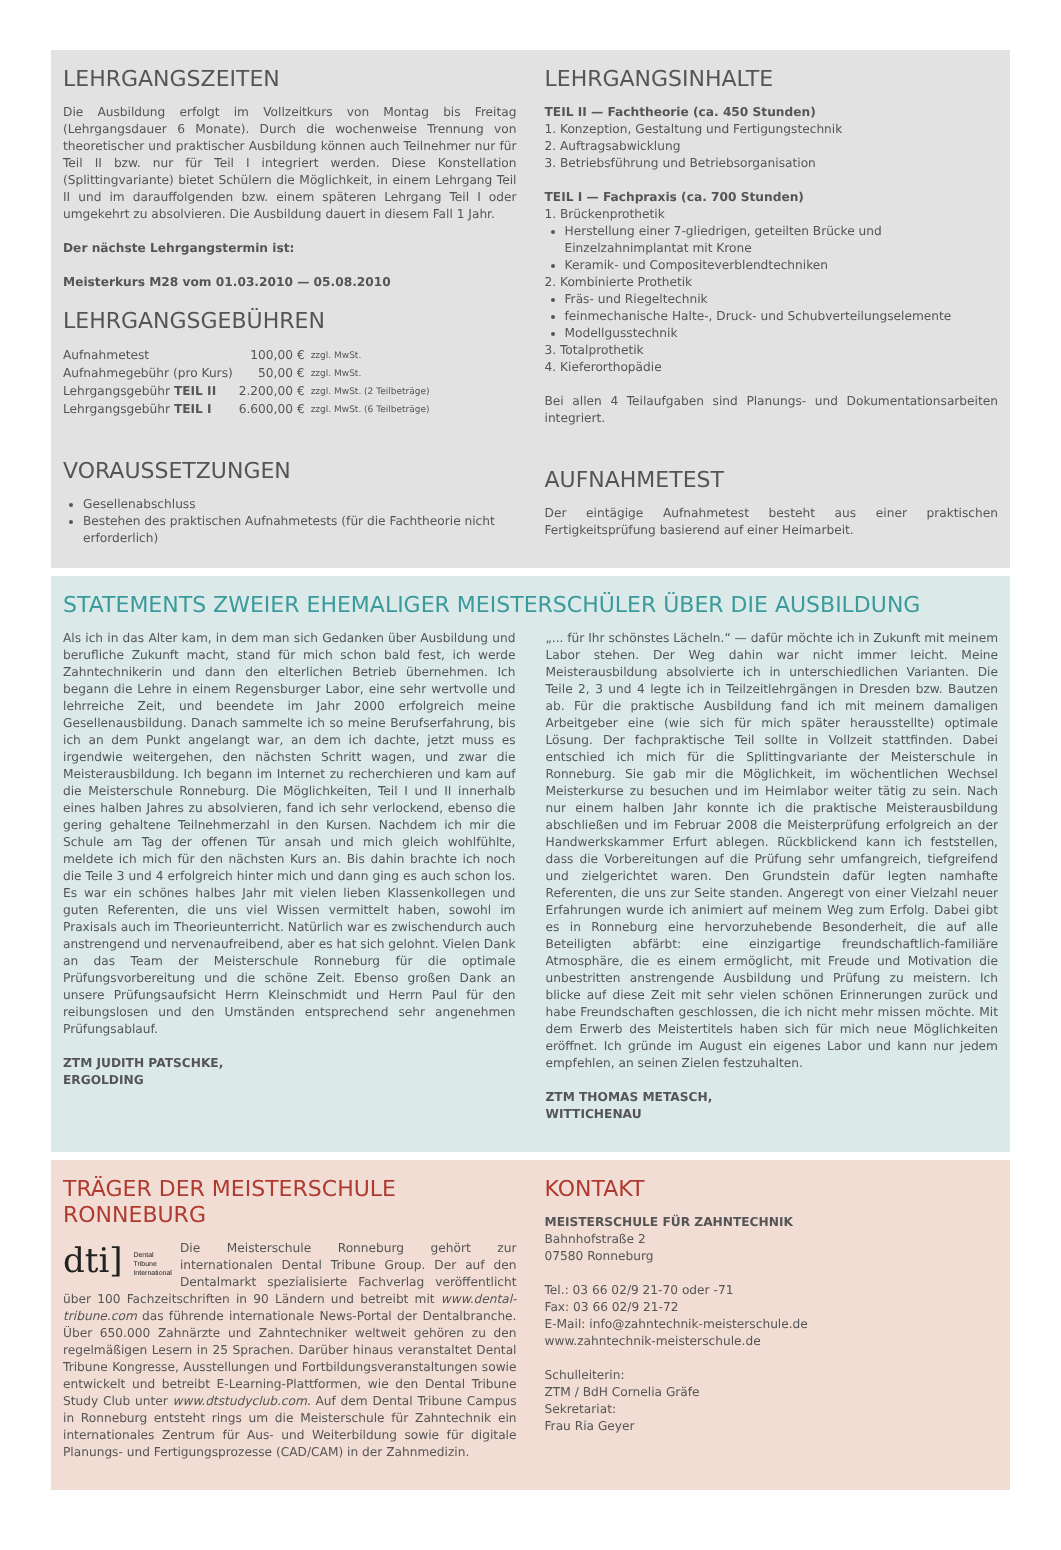LEHRGANGSZEITEN
Die Ausbildung erfolgt im Vollzeitkurs von Montag bis Freitag (Lehrgangsdauer 6 Monate). Durch die wochenweise Trennung von theoretischer und praktischer Ausbildung können auch Teilnehmer nur für Teil II bzw. nur für Teil I integriert werden. Diese Konstellation (Splittingvariante) bietet Schülern die Möglichkeit, in einem Lehrgang Teil II und im darauffolgenden bzw. einem späteren Lehrgang Teil I oder umgekehrt zu absolvieren. Die Ausbildung dauert in diesem Fall 1 Jahr.
Der nächste Lehrgangstermin ist:
Meisterkurs M28 vom 01.03.2010 — 05.08.2010
LEHRGANGSGEBÜHREN
| Aufnahmetest | 100,00 € | zzgl. MwSt. |
| Aufnahmegebühr (pro Kurs) | 50,00 € | zzgl. MwSt. |
| Lehrgangsgebühr TEIL II | 2.200,00 € | zzgl. MwSt. (2 Teilbeträge) |
| Lehrgangsgebühr TEIL I | 6.600,00 € | zzgl. MwSt. (6 Teilbeträge) |
VORAUSSETZUNGEN
Gesellenabschluss
Bestehen des praktischen Aufnahmetests (für die Fachtheorie nicht erforderlich)
LEHRGANGSINHALTE
TEIL II — Fachtheorie (ca. 450 Stunden)
1. Konzeption, Gestaltung und Fertigungstechnik
2. Auftragsabwicklung
3. Betriebsführung und Betriebsorganisation
TEIL I — Fachpraxis (ca. 700 Stunden)
1. Brückenprothetik
Herstellung einer 7-gliedrigen, geteilten Brücke und Einzelzahnimplantat mit Krone
Keramik- und Compositeverblendtechniken
2. Kombinierte Prothetik
Fräs- und Riegeltechnik
feinmechanische Halte-, Druck- und Schubverteilungselemente
Modellgusstechnik
3. Totalprothetik
4. Kieferorthopädie
Bei allen 4 Teilaufgaben sind Planungs- und Dokumentationsarbeiten integriert.
AUFNAHMETEST
Der eintägige Aufnahmetest besteht aus einer praktischen Fertigkeitsprüfung basierend auf einer Heimarbeit.
STATEMENTS ZWEIER EHEMALIGER MEISTERSCHÜLER ÜBER DIE AUSBILDUNG
Als ich in das Alter kam, in dem man sich Gedanken über Ausbildung und berufliche Zukunft macht, stand für mich schon bald fest, ich werde Zahntechnikerin und dann den elterlichen Betrieb übernehmen. Ich begann die Lehre in einem Regensburger Labor, eine sehr wertvolle und lehrreiche Zeit, und beendete im Jahr 2000 erfolgreich meine Gesellenausbildung. Danach sammelte ich so meine Berufserfahrung, bis ich an dem Punkt angelangt war, an dem ich dachte, jetzt muss es irgendwie weitergehen, den nächsten Schritt wagen, und zwar die Meisterausbildung. Ich begann im Internet zu recherchieren und kam auf die Meisterschule Ronneburg. Die Möglichkeiten, Teil I und II innerhalb eines halben Jahres zu absolvieren, fand ich sehr verlockend, ebenso die gering gehaltene Teilnehmerzahl in den Kursen. Nachdem ich mir die Schule am Tag der offenen Tür ansah und mich gleich wohlfühlte, meldete ich mich für den nächsten Kurs an. Bis dahin brachte ich noch die Teile 3 und 4 erfolgreich hinter mich und dann ging es auch schon los. Es war ein schönes halbes Jahr mit vielen lieben Klassenkollegen und guten Referenten, die uns viel Wissen vermittelt haben, sowohl im Praxisals auch im Theorieunterricht. Natürlich war es zwischendurch auch anstrengend und nervenaufreibend, aber es hat sich gelohnt. Vielen Dank an das Team der Meisterschule Ronneburg für die optimale Prüfungsvorbereitung und die schöne Zeit. Ebenso großen Dank an unsere Prüfungsaufsicht Herrn Kleinschmidt und Herrn Paul für den reibungslosen und den Umständen entsprechend sehr angenehmen Prüfungsablauf.
ZTM JUDITH PATSCHKE,
ERGOLDING
„... für Ihr schönstes Lächeln.“ — dafür möchte ich in Zukunft mit meinem Labor stehen. Der Weg dahin war nicht immer leicht. Meine Meisterausbildung absolvierte ich in unterschiedlichen Varianten. Die Teile 2, 3 und 4 legte ich in Teilzeitlehrgängen in Dresden bzw. Bautzen ab. Für die praktische Ausbildung fand ich mit meinem damaligen Arbeitgeber eine (wie sich für mich später herausstellte) optimale Lösung. Der fachpraktische Teil sollte in Vollzeit stattfinden. Dabei entschied ich mich für die Splittingvariante der Meisterschule in Ronneburg. Sie gab mir die Möglichkeit, im wöchentlichen Wechsel Meisterkurse zu besuchen und im Heimlabor weiter tätig zu sein. Nach nur einem halben Jahr konnte ich die praktische Meisterausbildung abschließen und im Februar 2008 die Meisterprüfung erfolgreich an der Handwerkskammer Erfurt ablegen. Rückblickend kann ich feststellen, dass die Vorbereitungen auf die Prüfung sehr umfangreich, tiefgreifend und zielgerichtet waren. Den Grundstein dafür legten namhafte Referenten, die uns zur Seite standen. Angeregt von einer Vielzahl neuer Erfahrungen wurde ich animiert auf meinem Weg zum Erfolg. Dabei gibt es in Ronneburg eine hervorzuhebende Besonderheit, die auf alle Beteiligten abfärbt: eine einzigartige freundschaftlich-familiäre Atmosphäre, die es einem ermöglicht, mit Freude und Motivation die unbestritten anstrengende Ausbildung und Prüfung zu meistern. Ich blicke auf diese Zeit mit sehr vielen schönen Erinnerungen zurück und habe Freundschaften geschlossen, die ich nicht mehr missen möchte. Mit dem Erwerb des Meistertitels haben sich für mich neue Möglichkeiten eröffnet. Ich gründe im August ein eigenes Labor und kann nur jedem empfehlen, an seinen Zielen festzuhalten.
ZTM THOMAS METASCH,
WITTICHENAU
TRÄGER DER MEISTERSCHULE RONNEBURG
dti] Dental
Tribune
International
Die Meisterschule Ronneburg gehört zur internationalen Dental Tribune Group. Der auf den Dentalmarkt spezialisierte Fachverlag veröffentlicht über 100 Fachzeitschriften in 90 Ländern und betreibt mit www.dental-tribune.com das führende internationale News-Portal der Dentalbranche. Über 650.000 Zahnärzte und Zahntechniker weltweit gehören zu den regelmäßigen Lesern in 25 Sprachen. Darüber hinaus veranstaltet Dental Tribune Kongresse, Ausstellungen und Fortbildungsveranstaltungen sowie entwickelt und betreibt E-Learning-Plattformen, wie den Dental Tribune Study Club unter www.dtstudyclub.com. Auf dem Dental Tribune Campus in Ronneburg entsteht rings um die Meisterschule für Zahntechnik ein internationales Zentrum für Aus- und Weiterbildung sowie für digitale Planungs- und Fertigungsprozesse (CAD/CAM) in der Zahnmedizin.
KONTAKT
MEISTERSCHULE FÜR ZAHNTECHNIK
Bahnhofstraße 2
07580 Ronneburg
Tel.: 03 66 02/9 21-70 oder -71
Fax: 03 66 02/9 21-72
E-Mail: info@zahntechnik-meisterschule.de
www.zahntechnik-meisterschule.de
Schulleiterin:
ZTM / BdH Cornelia Gräfe
Sekretariat:
Frau Ria Geyer